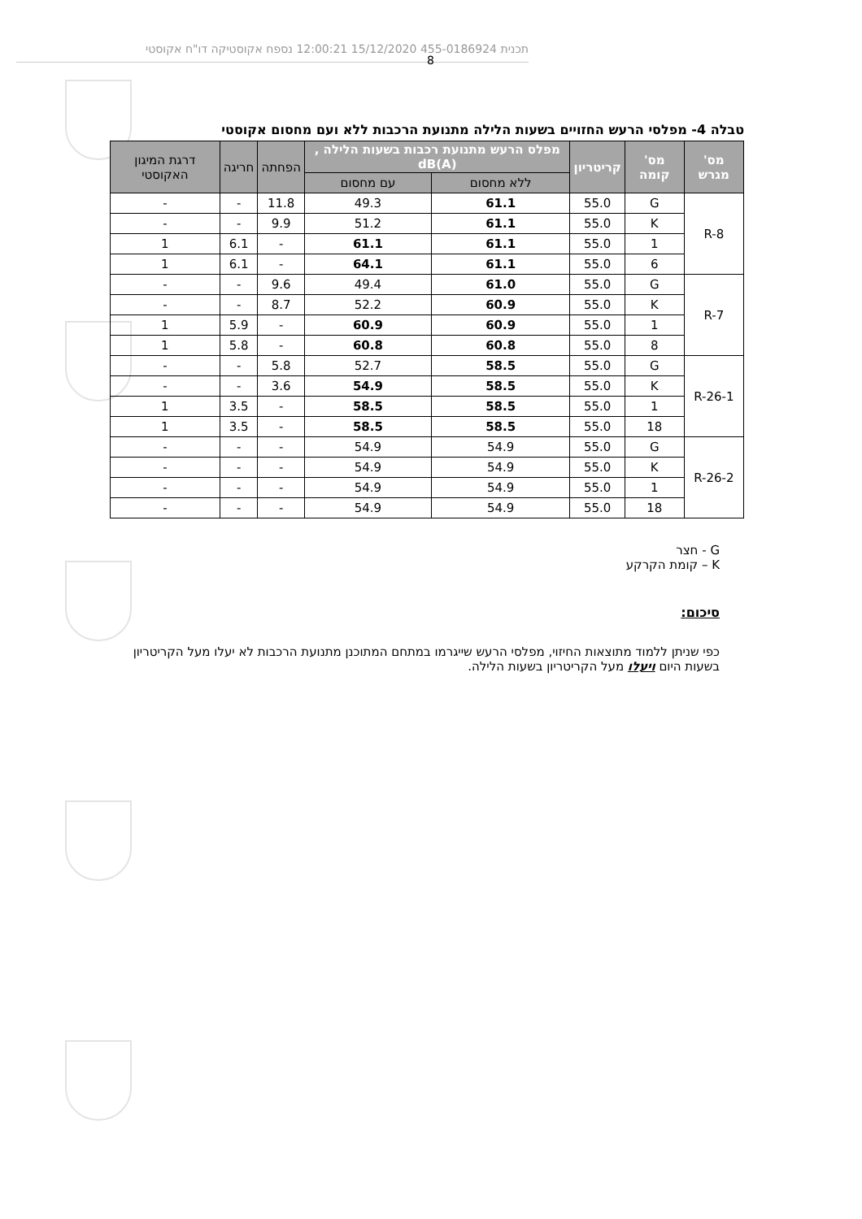תכנית 455-0186924 15/12/2020 12:00:21 נספח אקוסטיקה דו"ח אקוסטי
8
טבלה 4- מפלסי הרעש החזויים בשעות הלילה מתנועת הרכבות ללא ועם מחסום אקוסטי
| מס' מגרש | מס' קומה | קריטריון | מפלס הרעש מתנועת רכבות בשעות הלילה , dB(A) | | הפחתה | חריגה | דרגת המיגון האקוסטי |
| --- | --- | --- | --- | --- | --- | --- | --- |
| | | | ללא מחסום | עם מחסום | | | |
| R-8 | G | 55.0 | 61.1 | 49.3 | 11.8 | - | - |
| | K | 55.0 | 61.1 | 51.2 | 9.9 | - | - |
| | 1 | 55.0 | 61.1 | 61.1 | - | 6.1 | 1 |
| | 6 | 55.0 | 61.1 | 64.1 | - | 6.1 | 1 |
| R-7 | G | 55.0 | 61.0 | 49.4 | 9.6 | - | - |
| | K | 55.0 | 60.9 | 52.2 | 8.7 | - | - |
| | 1 | 55.0 | 60.9 | 60.9 | - | 5.9 | 1 |
| | 8 | 55.0 | 60.8 | 60.8 | - | 5.8 | 1 |
| R-26-1 | G | 55.0 | 58.5 | 52.7 | 5.8 | - | - |
| | K | 55.0 | 58.5 | 54.9 | 3.6 | - | - |
| | 1 | 55.0 | 58.5 | 58.5 | - | 3.5 | 1 |
| | 18 | 55.0 | 58.5 | 58.5 | - | 3.5 | 1 |
| R-26-2 | G | 55.0 | 54.9 | 54.9 | - | - | - |
| | K | 55.0 | 54.9 | 54.9 | - | - | - |
| | 1 | 55.0 | 54.9 | 54.9 | - | - | - |
| | 18 | 55.0 | 54.9 | 54.9 | - | - | - |
G - חצר
K – קומת הקרקע
סיכום:
כפי שניתן ללמוד מתוצאות החיזוי, מפלסי הרעש שייגרמו במתחם המתוכנן מתנועת הרכבות לא יעלו מעל הקריטריון בשעות היום ויעלו מעל הקריטריון בשעות הלילה.